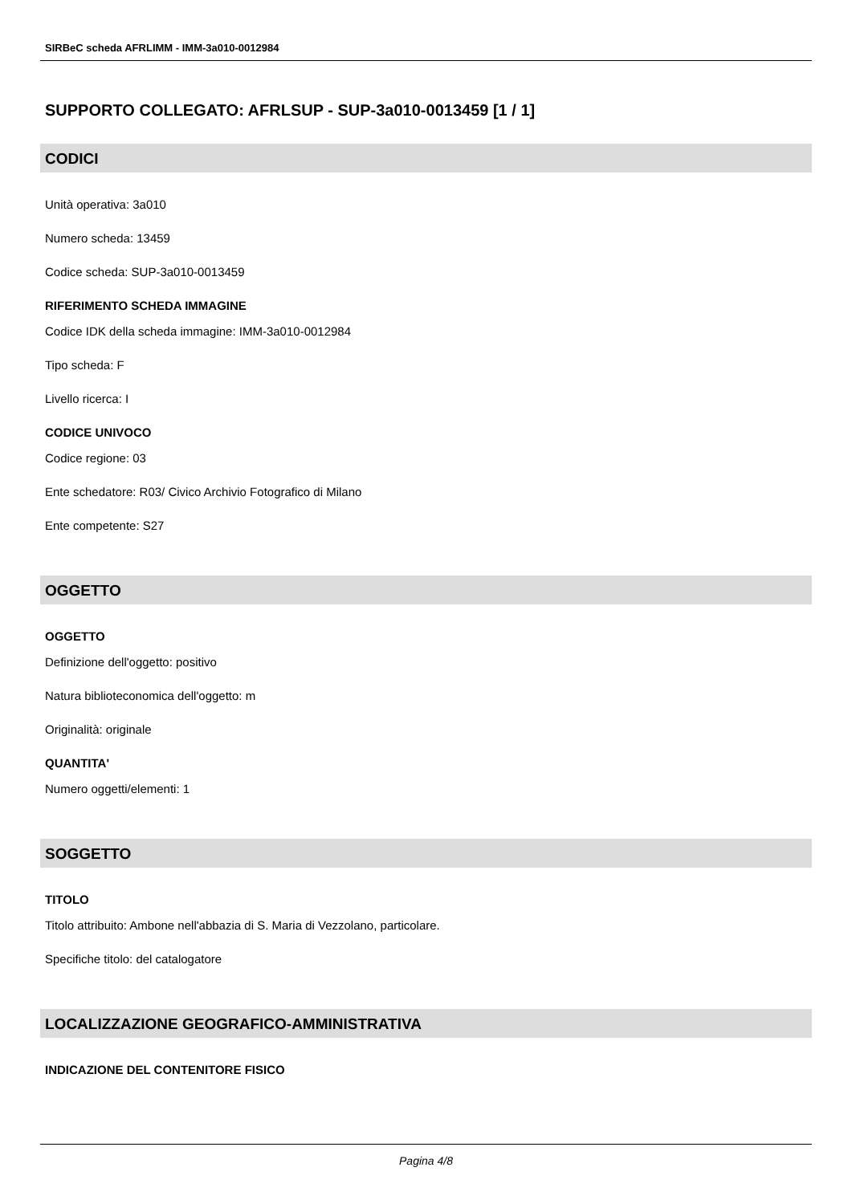SIRBeC scheda AFRLIMM - IMM-3a010-0012984
SUPPORTO COLLEGATO: AFRLSUP - SUP-3a010-0013459 [1 / 1]
CODICI
Unità operativa: 3a010
Numero scheda: 13459
Codice scheda: SUP-3a010-0013459
RIFERIMENTO SCHEDA IMMAGINE
Codice IDK della scheda immagine: IMM-3a010-0012984
Tipo scheda: F
Livello ricerca: I
CODICE UNIVOCO
Codice regione: 03
Ente schedatore: R03/ Civico Archivio Fotografico di Milano
Ente competente: S27
OGGETTO
OGGETTO
Definizione dell'oggetto: positivo
Natura biblioteconomica dell'oggetto: m
Originalità: originale
QUANTITA'
Numero oggetti/elementi: 1
SOGGETTO
TITOLO
Titolo attribuito: Ambone nell'abbazia di S. Maria di Vezzolano, particolare.
Specifiche titolo: del catalogatore
LOCALIZZAZIONE GEOGRAFICO-AMMINISTRATIVA
INDICAZIONE DEL CONTENITORE FISICO
Pagina 4/8